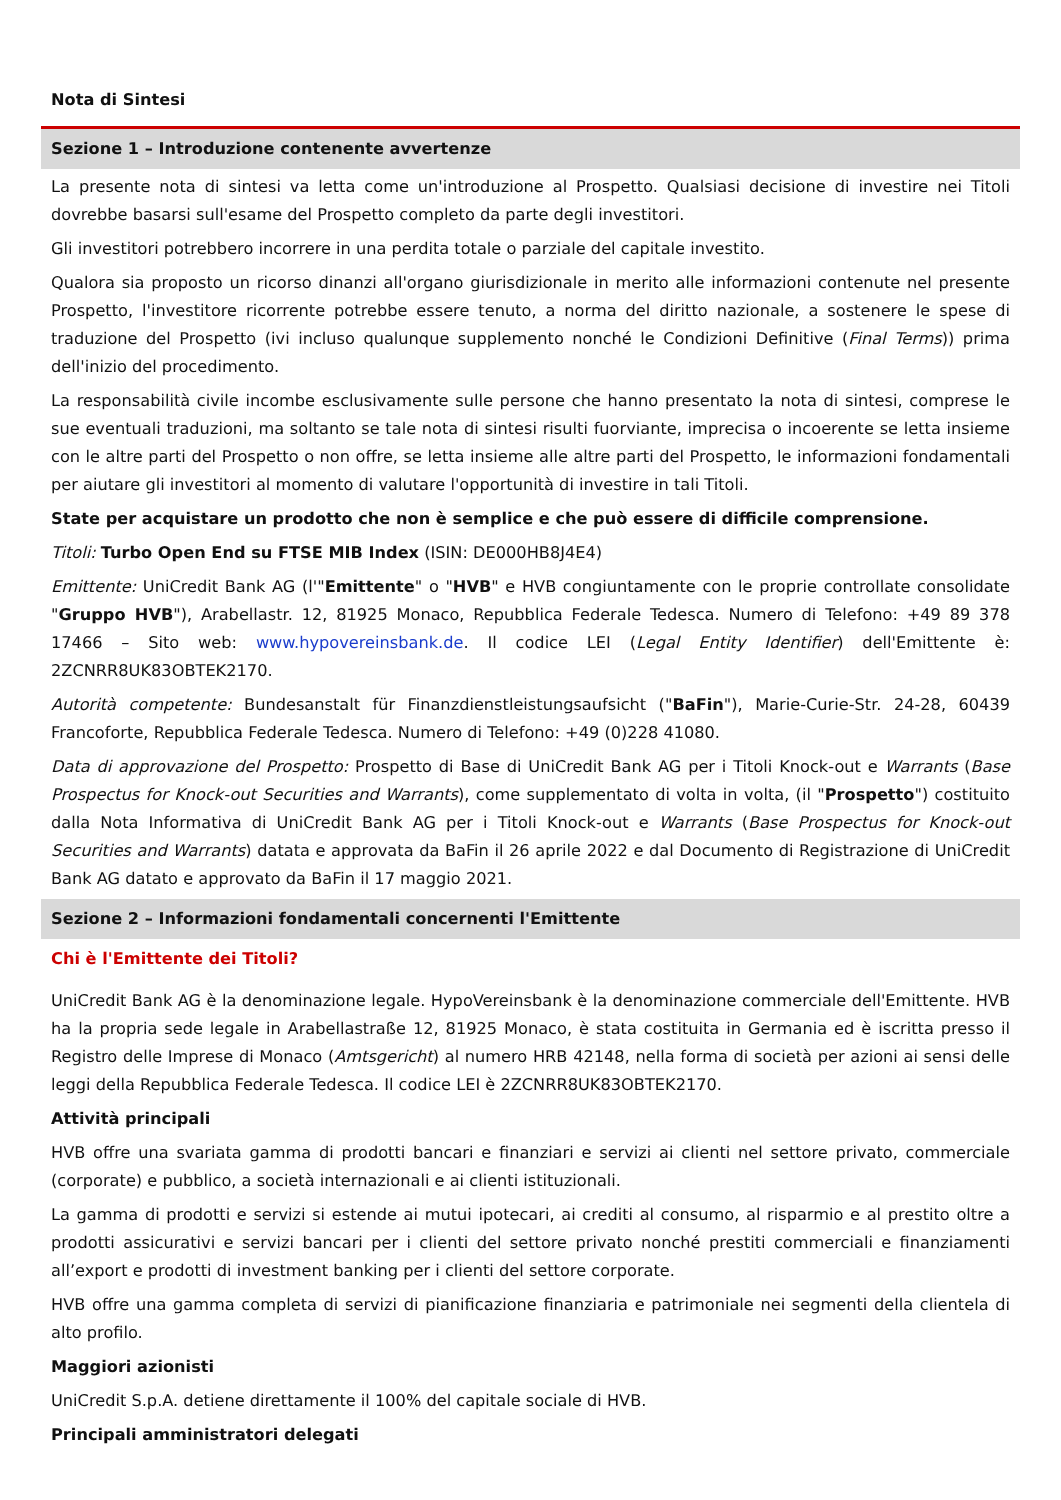Nota di Sintesi
Sezione 1 – Introduzione contenente avvertenze
La presente nota di sintesi va letta come un'introduzione al Prospetto. Qualsiasi decisione di investire nei Titoli dovrebbe basarsi sull'esame del Prospetto completo da parte degli investitori.
Gli investitori potrebbero incorrere in una perdita totale o parziale del capitale investito.
Qualora sia proposto un ricorso dinanzi all'organo giurisdizionale in merito alle informazioni contenute nel presente Prospetto, l'investitore ricorrente potrebbe essere tenuto, a norma del diritto nazionale, a sostenere le spese di traduzione del Prospetto (ivi incluso qualunque supplemento nonché le Condizioni Definitive (Final Terms)) prima dell'inizio del procedimento.
La responsabilità civile incombe esclusivamente sulle persone che hanno presentato la nota di sintesi, comprese le sue eventuali traduzioni, ma soltanto se tale nota di sintesi risulti fuorviante, imprecisa o incoerente se letta insieme con le altre parti del Prospetto o non offre, se letta insieme alle altre parti del Prospetto, le informazioni fondamentali per aiutare gli investitori al momento di valutare l'opportunità di investire in tali Titoli.
State per acquistare un prodotto che non è semplice e che può essere di difficile comprensione.
Titoli: Turbo Open End su FTSE MIB Index (ISIN: DE000HB8J4E4)
Emittente: UniCredit Bank AG (l'"Emittente" o "HVB" e HVB congiuntamente con le proprie controllate consolidate "Gruppo HVB"), Arabellastr. 12, 81925 Monaco, Repubblica Federale Tedesca. Numero di Telefono: +49 89 378 17466 – Sito web: www.hypovereinsbank.de. Il codice LEI (Legal Entity Identifier) dell'Emittente è: 2ZCNRR8UK83OBTEK2170.
Autorità competente: Bundesanstalt für Finanzdienstleistungsaufsicht ("BaFin"), Marie-Curie-Str. 24-28, 60439 Francoforte, Repubblica Federale Tedesca. Numero di Telefono: +49 (0)228 41080.
Data di approvazione del Prospetto: Prospetto di Base di UniCredit Bank AG per i Titoli Knock-out e Warrants (Base Prospectus for Knock-out Securities and Warrants), come supplementato di volta in volta, (il "Prospetto") costituito dalla Nota Informativa di UniCredit Bank AG per i Titoli Knock-out e Warrants (Base Prospectus for Knock-out Securities and Warrants) datata e approvata da BaFin il 26 aprile 2022 e dal Documento di Registrazione di UniCredit Bank AG datato e approvato da BaFin il 17 maggio 2021.
Sezione 2 – Informazioni fondamentali concernenti l'Emittente
Chi è l'Emittente dei Titoli?
UniCredit Bank AG è la denominazione legale. HypoVereinsbank è la denominazione commerciale dell'Emittente. HVB ha la propria sede legale in Arabellastraße 12, 81925 Monaco, è stata costituita in Germania ed è iscritta presso il Registro delle Imprese di Monaco (Amtsgericht) al numero HRB 42148, nella forma di società per azioni ai sensi delle leggi della Repubblica Federale Tedesca. Il codice LEI è 2ZCNRR8UK83OBTEK2170.
Attività principali
HVB offre una svariata gamma di prodotti bancari e finanziari e servizi ai clienti nel settore privato, commerciale (corporate) e pubblico, a società internazionali e ai clienti istituzionali.
La gamma di prodotti e servizi si estende ai mutui ipotecari, ai crediti al consumo, al risparmio e al prestito oltre a prodotti assicurativi e servizi bancari per i clienti del settore privato nonché prestiti commerciali e finanziamenti all’export e prodotti di investment banking per i clienti del settore corporate.
HVB offre una gamma completa di servizi di pianificazione finanziaria e patrimoniale nei segmenti della clientela di alto profilo.
Maggiori azionisti
UniCredit S.p.A. detiene direttamente il 100% del capitale sociale di HVB.
Principali amministratori delegati